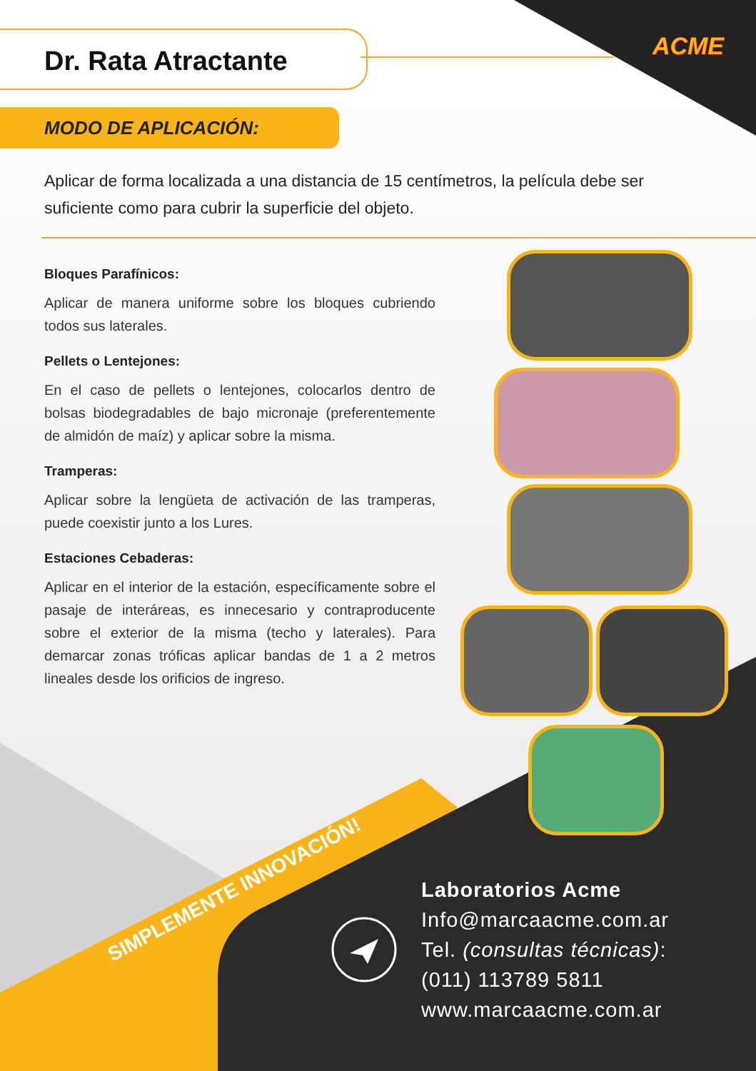ACME
Dr. Rata Atractante
MODO DE APLICACIÓN:
Aplicar de forma localizada a una distancia de 15 centímetros, la película debe ser suficiente como para cubrir la superficie del objeto.
Bloques Parafínicos:
Aplicar de manera uniforme sobre los bloques cubriendo todos sus laterales.
Pellets o Lentejones:
En el caso de pellets o lentejones, colocarlos dentro de bolsas biodegradables de bajo micronaje (preferentemente de almidón de maíz) y aplicar sobre la misma.
Tramperas:
Aplicar sobre la lengüeta de activación de las tramperas, puede coexistir junto a los Lures.
Estaciones Cebaderas:
Aplicar en el interior de la estación, específicamente sobre el pasaje de interáreas, es innecesario y contraproducente sobre el exterior de la misma (techo y laterales). Para demarcar zonas tróficas aplicar bandas de 1 a 2 metros lineales desde los orificios de ingreso.
SIMPLEMENTE INNOVACIÓN!
Laboratorios Acme
Info@marcaacme.com.ar
Tel. (consultas técnicas):
(011) 113789 5811
www.marcaacme.com.ar